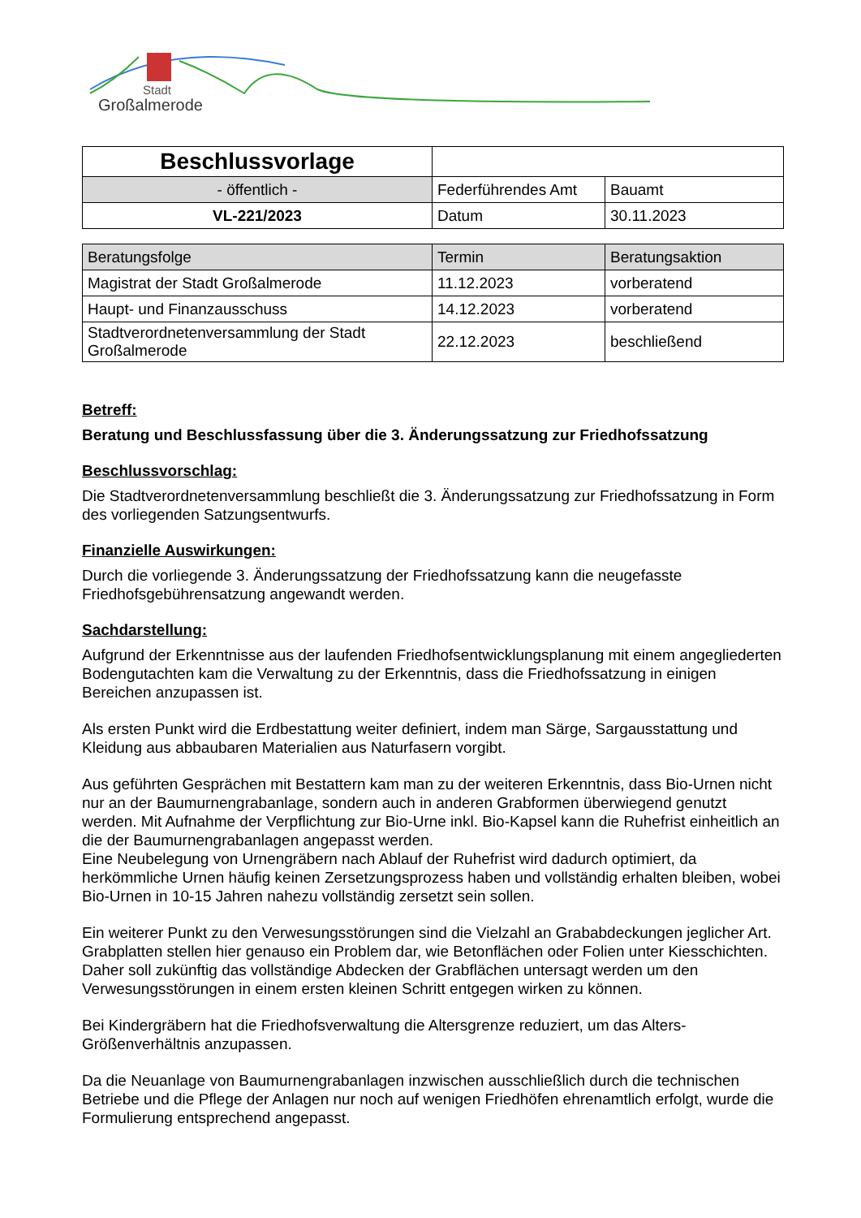Stadt
Großalmerode
| Beschlussvorlage | | |
| - öffentlich - | Federführendes Amt | Bauamt |
| VL-221/2023 | Datum | 30.11.2023 |
| Beratungsfolge | Termin | Beratungsaktion |
| --- | --- | --- |
| Magistrat der Stadt Großalmerode | 11.12.2023 | vorberatend |
| Haupt- und Finanzausschuss | 14.12.2023 | vorberatend |
| Stadtverordnetenversammlung der Stadt Großalmerode | 22.12.2023 | beschließend |
Betreff:
Beratung und Beschlussfassung über die 3. Änderungssatzung zur Friedhofssatzung
Beschlussvorschlag:
Die Stadtverordnetenversammlung beschließt die 3. Änderungssatzung zur Friedhofssatzung in Form des vorliegenden Satzungsentwurfs.
Finanzielle Auswirkungen:
Durch die vorliegende 3. Änderungssatzung der Friedhofssatzung kann die neugefasste Friedhofsgebührensatzung angewandt werden.
Sachdarstellung:
Aufgrund der Erkenntnisse aus der laufenden Friedhofsentwicklungsplanung mit einem angegliederten Bodengutachten kam die Verwaltung zu der Erkenntnis, dass die Friedhofssatzung in einigen Bereichen anzupassen ist.
Als ersten Punkt wird die Erdbestattung weiter definiert, indem man Särge, Sargausstattung und Kleidung aus abbaubaren Materialien aus Naturfasern vorgibt.
Aus geführten Gesprächen mit Bestattern kam man zu der weiteren Erkenntnis, dass Bio-Urnen nicht nur an der Baumurnengrabanlage, sondern auch in anderen Grabformen überwiegend genutzt werden. Mit Aufnahme der Verpflichtung zur Bio-Urne inkl. Bio-Kapsel kann die Ruhefrist einheitlich an die der Baumurnengrabanlagen angepasst werden.
Eine Neubelegung von Urnengräbern nach Ablauf der Ruhefrist wird dadurch optimiert, da herkömmliche Urnen häufig keinen Zersetzungsprozess haben und vollständig erhalten bleiben, wobei Bio-Urnen in 10-15 Jahren nahezu vollständig zersetzt sein sollen.
Ein weiterer Punkt zu den Verwesungsstörungen sind die Vielzahl an Grababdeckungen jeglicher Art. Grabplatten stellen hier genauso ein Problem dar, wie Betonflächen oder Folien unter Kiesschichten. Daher soll zukünftig das vollständige Abdecken der Grabflächen untersagt werden um den Verwesungsstörungen in einem ersten kleinen Schritt entgegen wirken zu können.
Bei Kindergräbern hat die Friedhofsverwaltung die Altersgrenze reduziert, um das Alters-Größenverhältnis anzupassen.
Da die Neuanlage von Baumurnengrabanlagen inzwischen ausschließlich durch die technischen Betriebe und die Pflege der Anlagen nur noch auf wenigen Friedhöfen ehrenamtlich erfolgt, wurde die Formulierung entsprechend angepasst.